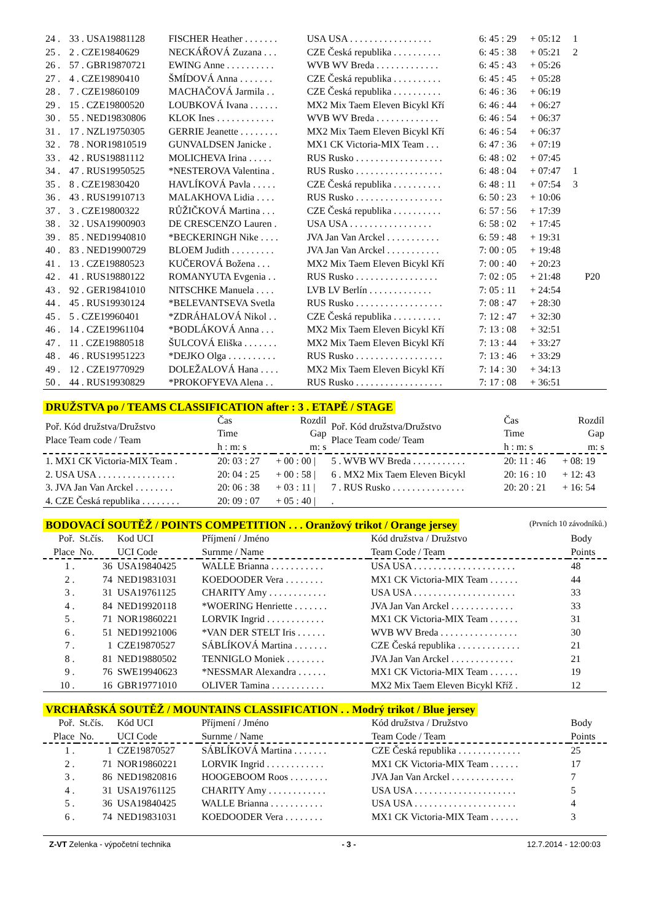| 24 . | 33 . USA19881128 | FISCHER Heather . . . . . . . | USA USA . . . . . . . . . . . . . . . . . | 6: 45 : 29 | + 05:12 | 1 | |
| 25 . | 2 . CZE19840629 | NECKÁŘOVÁ Zuzana . . . | CZE Česká republika . . . . . . . . . . | 6: 45 : 38 | + 05:21 | 2 | |
| 26 . | 57 . GBR19870721 | EWING Anne . . . . . . . . . . | WVB WV Breda . . . . . . . . . . . . . | 6: 45 : 43 | + 05:26 | | |
| 27 . | 4 . CZE19890410 | ŠMÍDOVÁ Anna . . . . . . . | CZE Česká republika . . . . . . . . . . | 6: 45 : 45 | + 05:28 | | |
| 28 . | 7 . CZE19860109 | MACHAČOVÁ Jarmila . . | CZE Česká republika . . . . . . . . . . | 6: 46 : 36 | + 06:19 | | |
| 29 . | 15 . CZE19800520 | LOUBKOVÁ Ivana . . . . . . | MX2 Mix Taem Eleven Bicykl Kří | 6: 46 : 44 | + 06:27 | | |
| 30 . | 55 . NED19830806 | KLOK Ines . . . . . . . . . . . . | WVB WV Breda . . . . . . . . . . . . . | 6: 46 : 54 | + 06:37 | | |
| 31 . | 17 . NZL19750305 | GERRIE Jeanette . . . . . . . . | MX2 Mix Taem Eleven Bicykl Kří | 6: 46 : 54 | + 06:37 | | |
| 32 . | 78 . NOR19810519 | GUNVALDSEN Janicke . | MX1 CK Victoria-MIX Team . . . | 6: 47 : 36 | + 07:19 | | |
| 33 . | 42 . RUS19881112 | MOLICHEVA Irina . . . . . | RUS Rusko . . . . . . . . . . . . . . . . . . | 6: 48 : 02 | + 07:45 | | |
| 34 . | 47 . RUS19950525 | *NESTEROVA Valentina . | RUS Rusko . . . . . . . . . . . . . . . . . . | 6: 48 : 04 | + 07:47 | 1 | |
| 35 . | 8 . CZE19830420 | HAVLÍKOVÁ Pavla . . . . . | CZE Česká republika . . . . . . . . . . | 6: 48 : 11 | + 07:54 | 3 | |
| 36 . | 43 . RUS19910713 | MALAKHOVA Lidia . . . . | RUS Rusko . . . . . . . . . . . . . . . . . . | 6: 50 : 23 | + 10:06 | | |
| 37 . | 3 . CZE19800322 | RŮŽIČKOVÁ Martina . . . | CZE Česká republika . . . . . . . . . . | 6: 57 : 56 | + 17:39 | | |
| 38 . | 32 . USA19900903 | DE CRESCENZO Lauren . | USA USA . . . . . . . . . . . . . . . . . | 6: 58 : 02 | + 17:45 | | |
| 39 . | 85 . NED19940810 | *BECKERINGH Nike . . . . | JVA Jan Van Arckel . . . . . . . . . . . | 6: 59 : 48 | + 19:31 | | |
| 40 . | 83 . NED19900729 | BLOEM Judith . . . . . . . . . | JVA Jan Van Arckel . . . . . . . . . . . | 7: 00 : 05 | + 19:48 | | |
| 41 . | 13 . CZE19880523 | KUČEROVÁ Božena . . . | MX2 Mix Taem Eleven Bicykl Kří | 7: 00 : 40 | + 20:23 | | |
| 42 . | 41 . RUS19880122 | ROMANYUTA Evgenia . . | RUS Rusko . . . . . . . . . . . . . . . . . | 7: 02 : 05 | + 21:48 | | P20 |
| 43 . | 92 . GER19841010 | NITSCHKE Manuela . . . . | LVB LV Berlín . . . . . . . . . . . . . | 7: 05 : 11 | + 24:54 | | |
| 44 . | 45 . RUS19930124 | *BELEVANTSEVA Svetla | RUS Rusko . . . . . . . . . . . . . . . . . . | 7: 08 : 47 | + 28:30 | | |
| 45 . | 5 . CZE19960401 | *ZDRÁHALOVÁ Nikol . . | CZE Česká republika . . . . . . . . . . | 7: 12 : 47 | + 32:30 | | |
| 46 . | 14 . CZE19961104 | *BODLÁKOVÁ Anna . . . | MX2 Mix Taem Eleven Bicykl Kří | 7: 13 : 08 | + 32:51 | | |
| 47 . | 11 . CZE19880518 | ŠULCOVÁ Eliška . . . . . . . | MX2 Mix Taem Eleven Bicykl Kří | 7: 13 : 44 | + 33:27 | | |
| 48 . | 46 . RUS19951223 | *DEJKO Olga . . . . . . . . . . | RUS Rusko . . . . . . . . . . . . . . . . . . | 7: 13 : 46 | + 33:29 | | |
| 49 . | 12 . CZE19770929 | DOLEŽALOVÁ Hana . . . . | MX2 Mix Taem Eleven Bicykl Kří | 7: 14 : 30 | + 34:13 | | |
| 50 . | 44 . RUS19930829 | *PROKOFYEVA Alena . . | RUS Rusko . . . . . . . . . . . . . . . . . . | 7: 17 : 08 | + 36:51 | | |
DRUŽSTVA po / TEAMS CLASSIFICATION after : 3 . ETAPĚ / STAGE
| Poř. Kód družstva/Družstvo Place Team code / Team | Čas Time h : m: s | Rozdíl Gap m: s | Poř. Kód družstva/Družstvo Place Team code/ Team | Čas Time h : m: s | Rozdíl Gap m: s |
| 1. MX1 CK Victoria-MIX Team . | 20: 03 : 27 | + 00 : 00 / | 5 . WVB WV Breda . . . . . . . . . . . | 20: 11 : 46 | + 08: 19 |
| 2. USA USA . . . . . . . . . . . . . . . . | 20: 04 : 25 | + 00 : 58 / | 6 . MX2 Mix Taem Eleven Bicykl | 20: 16 : 10 | + 12: 43 |
| 3. JVA Jan Van Arckel . . . . . . . . | 20: 06 : 38 | + 03 : 11 / | 7 . RUS Rusko . . . . . . . . . . . . . . . | 20: 20 : 21 | + 16: 54 |
| 4. CZE Česká republika . . . . . . . . | 20: 09 : 07 | + 05 : 40 / | . | | |
BODOVACÍ SOUTĚŽ / POINTS COMPETITION . . . Oranžový trikot / Orange jersey (Prvních 10 závodníků.)
| Poř. Place | St.čís. No. | Kod UCI UCI Code | Příjmení / Jméno Surnme / Name | Kód družstva / Družstvo Team Code / Team | Body Points |
| 1 . | 36 | USA19840425 | WALLE Brianna . . . . . . . . . . . | USA USA . . . . . . . . . . . . . . . . . . . . . | 48 |
| 2 . | 74 | NED19831031 | KOEDOODER Vera . . . . . . . . | MX1 CK Victoria-MIX Team . . . . . . | 44 |
| 3 . | 31 | USA19761125 | CHARITY Amy . . . . . . . . . . . . | USA USA . . . . . . . . . . . . . . . . . . . . . | 33 |
| 4 . | 84 | NED19920118 | *WOERING Henriette . . . . . . . | JVA Jan Van Arckel . . . . . . . . . . . . . | 33 |
| 5 . | 71 | NOR19860221 | LORVIK Ingrid . . . . . . . . . . . . | MX1 CK Victoria-MIX Team . . . . . . | 31 |
| 6 . | 51 | NED19921006 | *VAN DER STELT Iris . . . . . . | WVB WV Breda . . . . . . . . . . . . . . . . | 30 |
| 7 . | 1 | CZE19870527 | SÁBLÍKOVÁ Martina . . . . . . . | CZE Česká republika . . . . . . . . . . . . . | 21 |
| 8 . | 81 | NED19880502 | TENNIGLO Moniek . . . . . . . . | JVA Jan Van Arckel . . . . . . . . . . . . . | 21 |
| 9 . | 76 | SWE19940623 | *NESSMAR Alexandra . . . . . . | MX1 CK Victoria-MIX Team . . . . . . | 19 |
| 10 . | 16 | GBR19771010 | OLIVER Tamina . . . . . . . . . . . | MX2 Mix Taem Eleven Bicykl Kříž . | 12 |
VRCHAŘSKÁ SOUTĚŽ / MOUNTAINS CLASSIFICATION . . Modrý trikot / Blue jersey
| Poř. Place | St.čís. No. | Kód UCI UCI Code | Příjmení / Jméno Surnme / Name | Kód družstva / Družstvo Team Code / Team | Body Points |
| 1 . | 1 | CZE19870527 | SÁBLÍKOVÁ Martina . . . . . . . | CZE Česká republika . . . . . . . . . . . . . | 25 |
| 2 . | 71 | NOR19860221 | LORVIK Ingrid . . . . . . . . . . . . | MX1 CK Victoria-MIX Team . . . . . . | 17 |
| 3 . | 86 | NED19820816 | HOOGEBOOM Roos . . . . . . . . | JVA Jan Van Arckel . . . . . . . . . . . . . | 7 |
| 4 . | 31 | USA19761125 | CHARITY Amy . . . . . . . . . . . . | USA USA . . . . . . . . . . . . . . . . . . . . . | 5 |
| 5 . | 36 | USA19840425 | WALLE Brianna . . . . . . . . . . . | USA USA . . . . . . . . . . . . . . . . . . . . . | 4 |
| 6 . | 74 | NED19831031 | KOEDOODER Vera . . . . . . . . | MX1 CK Victoria-MIX Team . . . . . . | 3 |
Z-VT Zelenka - výpočetní technika - 3 - 12.7.2014 - 12:00:03